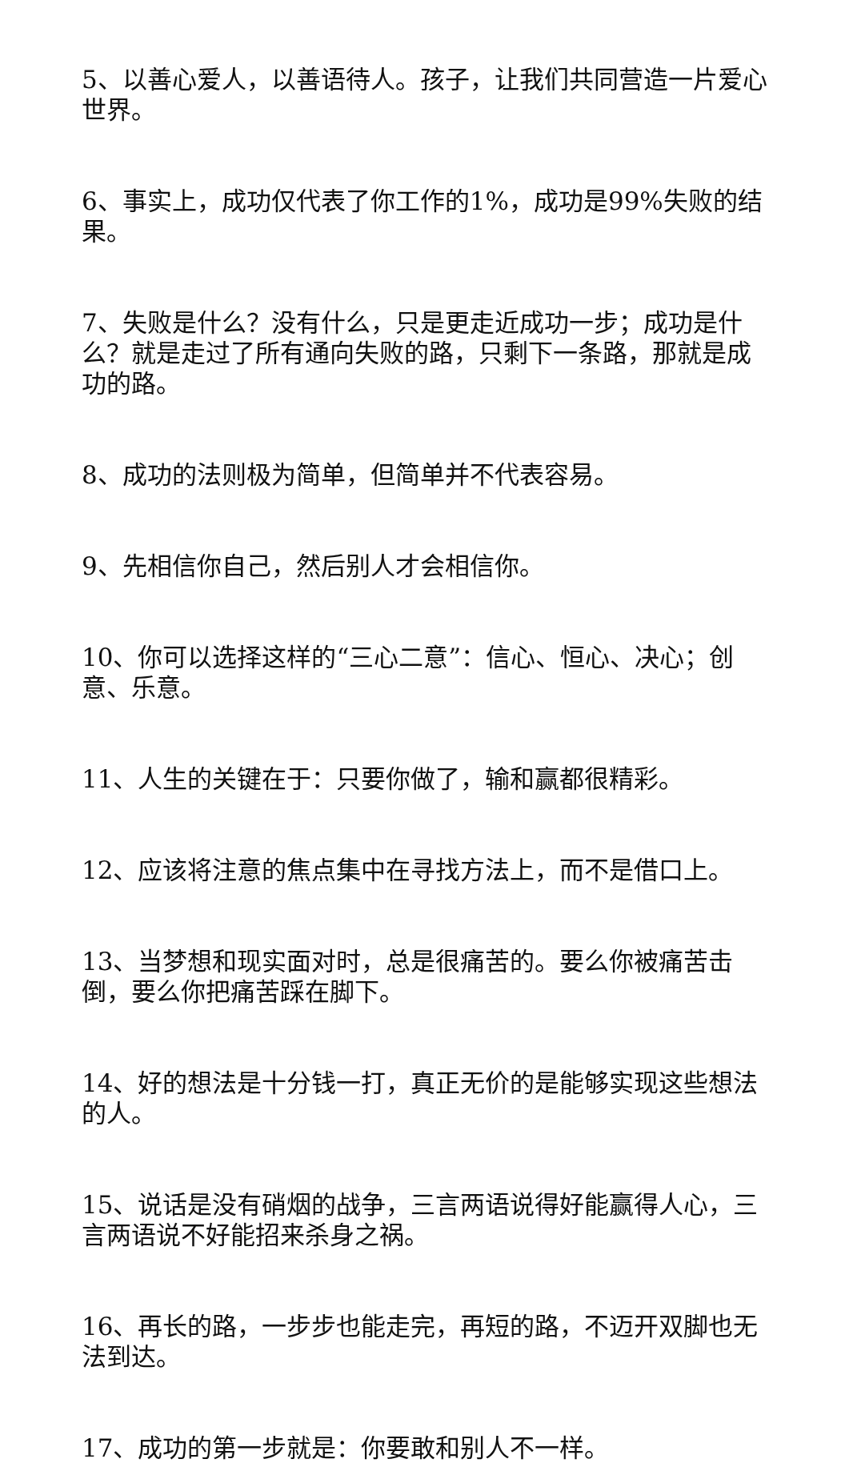5、以善心爱人，以善语待人。孩子，让我们共同营造一片爱心世界。
6、事实上，成功仅代表了你工作的1%，成功是99%失败的结果。
7、失败是什么？没有什么，只是更走近成功一步；成功是什么？就是走过了所有通向失败的路，只剩下一条路，那就是成功的路。
8、成功的法则极为简单，但简单并不代表容易。
9、先相信你自己，然后别人才会相信你。
10、你可以选择这样的“三心二意”：信心、恒心、决心；创意、乐意。
11、人生的关键在于：只要你做了，输和赢都很精彩。
12、应该将注意的焦点集中在寻找方法上，而不是借口上。
13、当梦想和现实面对时，总是很痛苦的。要么你被痛苦击倒，要么你把痛苦踩在脚下。
14、好的想法是十分钱一打，真正无价的是能够实现这些想法的人。
15、说话是没有硝烟的战争，三言两语说得好能赢得人心，三言两语说不好能招来杀身之祸。
16、再长的路，一步步也能走完，再短的路，不迈开双脚也无法到达。
17、成功的第一步就是：你要敢和别人不一样。